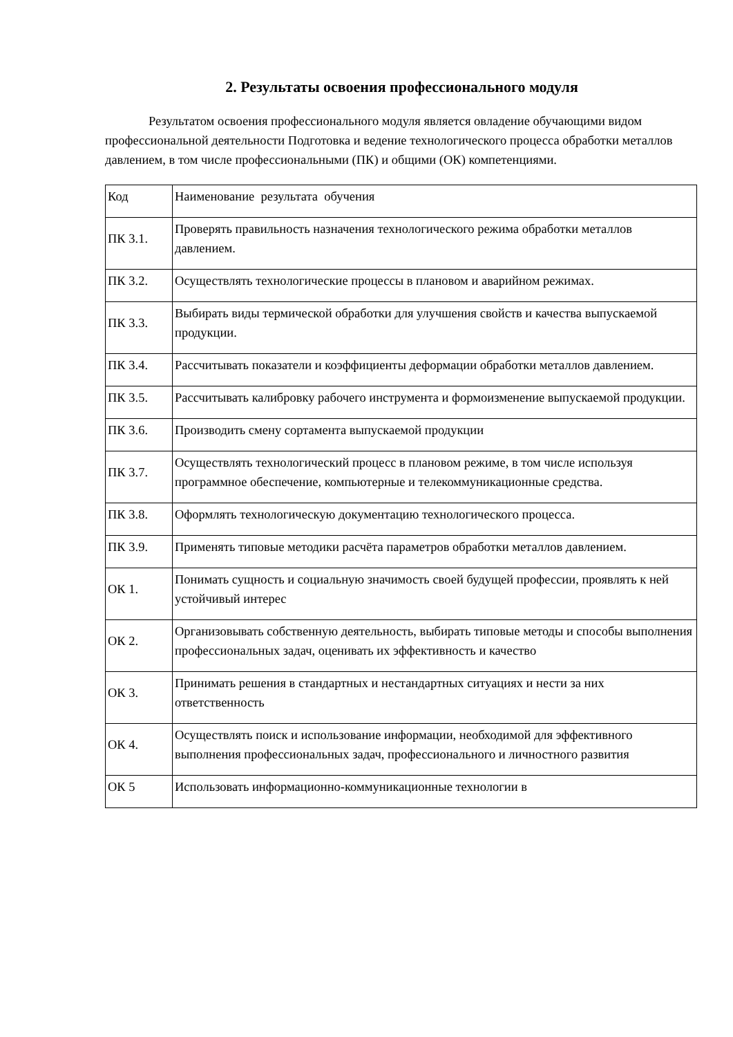2. Результаты освоения профессионального модуля
Результатом освоения профессионального модуля является овладение обучающими видом профессиональной деятельности Подготовка и ведение технологического процесса обработки металлов давлением, в том числе профессиональными (ПК) и общими (ОК) компетенциями.
| Код | Наименование результата обучения |
| ПК 3.1. | Проверять правильность назначения технологического режима обработки металлов давлением. |
| ПК 3.2. | Осуществлять технологические процессы в плановом и аварийном режимах. |
| ПК 3.3. | Выбирать виды термической обработки для улучшения свойств и качества выпускаемой продукции. |
| ПК 3.4. | Рассчитывать показатели и коэффициенты деформации обработки металлов давлением. |
| ПК 3.5. | Рассчитывать калибровку рабочего инструмента и формоизменение выпускаемой продукции. |
| ПК 3.6. | Производить смену сортамента выпускаемой продукции |
| ПК 3.7. | Осуществлять технологический процесс в плановом режиме, в том числе используя программное обеспечение, компьютерные и телекоммуникационные средства. |
| ПК 3.8. | Оформлять технологическую документацию технологического процесса. |
| ПК 3.9. | Применять типовые методики расчёта параметров обработки металлов давлением. |
| ОК 1. | Понимать сущность и социальную значимость своей будущей профессии, проявлять к ней устойчивый интерес |
| ОК 2. | Организовывать собственную деятельность, выбирать типовые методы и способы выполнения профессиональных задач, оценивать их эффективность и качество |
| ОК 3. | Принимать решения в стандартных и нестандартных ситуациях и нести за них ответственность |
| ОК 4. | Осуществлять поиск и использование информации, необходимой для эффективного выполнения профессиональных задач, профессионального и личностного развития |
| ОК 5 | Использовать информационно-коммуникационные технологии в |